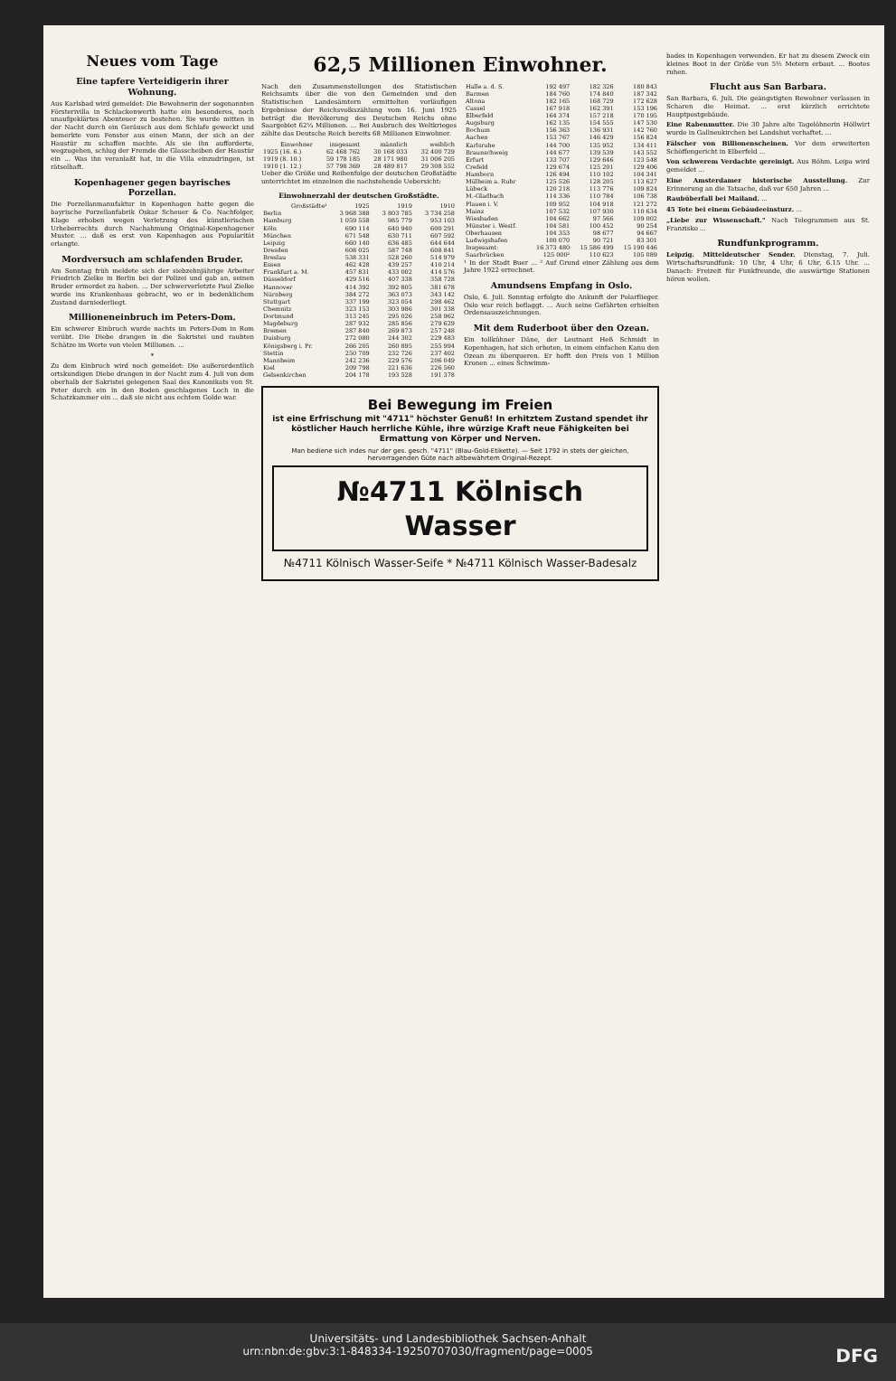Neues vom Tage
Eine tapfere Verteidigerin ihrer Wohnung.
Aus Karlsbad wird gemeldet: Die Bewohnerin der sogenannten Försterivilla in Schlackenwerth hatte ein besonderes, noch unaufgeklärtes Abenteuer zu bestehen. Sie wurde mitten in der Nacht durch ein Geräusch aus dem Schlafe geweckt und bemerkte vom Fenster aus einen Mann, der sich an der Haustür zu schaffen machte. Als sie ihn aufforderte, wegzugehen, schlug der Fremde die Glasscheiben der Haustür ein ... Was ihn veranlaßt hat, in die Villa einzudringen, ist rätselhaft.
Kopenhagener gegen bayrisches Porzellan.
Die Porzellanmanufaktur in Kopenhagen hatte gegen die bayrische Porzellanfabrik Oskar Scheuer & Co. Nachfolger, Klage erhoben wegen Verletzung des künstlerischen Urheberrechts durch Nachahmung Original-Kopenhagener Muster. ... daß es erst von Kopenhagen aus Popularität erlangte.
Mordversuch am schlafenden Bruder.
Am Sonntag früh meldete sich der siebzehnjährige Arbeiter Friedrich Zielke in Berlin bei der Polizei und gab an, seinen Bruder ermordet zu haben. ... Der schwerverletzte Paul Zielke wurde ins Krankenhaus gebracht, wo er in bedenklichem Zustand darniederliegt.
Millioneneinbruch im Peters-Dom.
Ein schwerer Einbruch wurde nachts im Peters-Dom in Rom verübt. Die Diebe drangen in die Sakristei und raubten Schätze im Werte von vielen Millionen. ...
*
Zu dem Einbruch wird noch gemeldet: Die außerordentlich ortskundigen Diebe drangen in der Nacht zum 4. Juli von dem oberhalb der Sakristei gelegenen Saal des Kanonikats von St. Peter durch ein in den Boden geschlagenes Loch in die Schatzkammer ein ... daß sie nicht aus echtem Golde war.
62,5 Millionen Einwohner.
Nach den Zusammenstellungen des Statistischen Reichsamts über die von den Gemeinden und den Statistischen Landesämtern ermittelten vorläufigen Ergebnisse der Reichsvolkszählung vom 16. Juni 1925 beträgt die Bevölkerung des Deutschen Reichs ohne Saargebiet 62¼ Millionen. ... Bei Ausbruch des Weltkrieges zählte das Deutsche Reich bereits 68 Millionen Einwohner.
| Einwohner | insgesamt | männlich | weiblich |
| --- | --- | --- | --- |
| 1925 (16. 6.) | 62 468 762 | 30 168 033 | 32 400 729 |
| 1919 (8. 10.) | 59 178 185 | 28 171 980 | 31 006 205 |
| 1910 (1. 12.) | 57 798 369 | 28 489 817 | 29 308 552 |
Ueber die Größe und Reihenfolge der deutschen Großstädte unterrichtet im einzelnen die nachstehende Uebersicht:
Einwohnerzahl der deutschen Großstädte.
| Großstädte¹ | 1925 | 1919 | 1910 |
| --- | --- | --- | --- |
| Berlin | 3 968 388 | 3 803 785 | 3 734 258 |
| Hamburg | 1 059 558 | 985 779 | 953 103 |
| Köln | 690 114 | 640 940 | 600 291 |
| München | 671 548 | 630 711 | 607 592 |
| Leipzig | 660 140 | 636 485 | 644 644 |
| Dresden | 608 025 | 587 748 | 608 841 |
| Breslau | 538 331 | 528 260 | 514 979 |
| Essen | 462 428 | 439 257 | 410 214 |
| Frankfurt a. M. | 457 831 | 433 002 | 414 576 |
| Düsseldorf | 429 516 | 407 338 | 358 728 |
| Hannover | 414 392 | 392 805 | 381 678 |
| Nürnberg | 384 272 | 363 073 | 343 142 |
| Stuttgart | 337 199 | 323 054 | 298 462 |
| Chemnitz | 323 153 | 303 986 | 301 338 |
| Dortmund | 313 245 | 295 026 | 258 962 |
| Magdeburg | 287 932 | 285 856 | 279 629 |
| Bremen | 287 840 | 269 873 | 257 248 |
| Duisburg | 272 080 | 244 302 | 229 483 |
| Königsberg i. Pr. | 266 205 | 260 895 | 255 994 |
| Stettin | 250 709 | 232 726 | 237 402 |
| Mannheim | 242 236 | 229 576 | 206 049 |
| Kiel | 209 798 | 221 636 | 226 560 |
| Gelsenkirchen | 204 178 | 193 528 | 191 378 |
| Halle a. d. S. | 192 497 | 182 326 | 180 843 |
| Barmen | 184 760 | 174 840 | 187 342 |
| Altona | 182 165 | 168 729 | 172 628 |
| Cassel | 167 918 | 162 391 | 153 196 |
| Elberfeld | 164 374 | 157 218 | 170 195 |
| Augsburg | 162 135 | 154 555 | 147 530 |
| Bochum | 156 363 | 136 931 | 142 760 |
| Aachen | 153 767 | 146 429 | 156 824 |
| Karlsruhe | 144 700 | 135 952 | 134 411 |
| Braunschweig | 144 677 | 139 539 | 143 552 |
| Erfurt | 133 707 | 129 646 | 123 548 |
| Crefeld | 129 674 | 125 201 | 129 406 |
| Hamborn | 126 494 | 110 102 | 104 341 |
| Mülheim a. Ruhr | 125 526 | 128 205 | 113 627 |
| Lübeck | 120 218 | 113 776 | 109 824 |
| M.-Gladbach | 114 336 | 110 784 | 106 738 |
| Plauen i. V. | 109 952 | 104 918 | 121 272 |
| Mainz | 107 532 | 107 930 | 110 634 |
| Wiesbaden | 104 662 | 97 566 | 109 002 |
| Münster i. Westf. | 104 581 | 100 452 | 90 254 |
| Oberhausen | 104 353 | 98 677 | 94 667 |
| Ludwigshafen | 100 070 | 90 721 | 83 301 |
| Insgesamt: | 16 373 480 | 15 586 499 | 15 190 446 |
| Saarbrücken | 125 000² | 110 623 | 105 089 |
¹ In der Stadt Buer ... ² Auf Grund einer Zählung aus dem Jahre 1922 errechnet.
Amundsens Empfang in Oslo.
Oslo, 6. Juli. Sonntag erfolgte die Ankunft der Polarflieger. Oslo war reich beflaggt. ... Auch seine Gefährten erhielten Ordensauszeichnungen.
Mit dem Ruderboot über den Ozean.
Ein tollkühner Däne, der Leutnant Heß Schmidt in Kopenhagen, hat sich erboten, in einem einfachen Kanu den Ozean zu überqueren. Er hofft den Preis von 1 Million Kronen ... eines Schwimm-
Bei Bewegung im Freien
ist eine Erfrischung mit "4711" höchster Genuß! In erhitztem Zustand spendet ihr köstlicher Hauch herrliche Kühle, ihre würzige Kraft neue Fähigkeiten bei Ermattung von Körper und Nerven.
Man bediene sich indes nur der ges. gesch. "4711" (Blau-Gold-Etikette). — Seit 1792 in stets der gleichen, hervorragenden Güte nach altbewährtem Original-Rezept.
№4711 Kölnisch Wasser
№4711 Kölnisch Wasser-Seife * №4711 Kölnisch Wasser-Badesalz
bades in Kopenhagen verwenden. Er hat zu diesem Zweck ein kleines Boot in der Größe von 5½ Metern erbaut. ... Bootes ruhen.
Flucht aus San Barbara.
San Barbara, 6. Juli. Die geängstigten Bewohner verlassen in Scharen die Heimat. ... erst kürzlich errichtete Hauptpostgebäude.
Eine Rabenmutter. Die 30 Jahre alte Tagelöhnerin Höllwirt wurde in Gallneukirchen bei Landshut verhaftet. ...
Fälscher von Billionenscheinen. Vor dem erweiterten Schöffengericht in Elberfeld ...
Von schwerem Verdachte gereinigt. Aus Böhm. Leipa wird gemeldet ...
Eine Amsterdamer historische Ausstellung. Zur Erinnerung an die Tatsache, daß vor 650 Jahren ...
Raubüberfall bei Mailand. ...
45 Tote bei einem Gebäudeeinsturz. ...
„Liebe zur Wissenschaft." Nach Telegrammen aus St. Franzisko ...
Rundfunkprogramm.
Leipzig. Mitteldeutscher Sender. Dienstag, 7. Juli. Wirtschaftsrundfunk: 10 Uhr, 4 Uhr, 6 Uhr, 6.15 Uhr. ... Danach: Freizeit für Funkfreunde, die auswärtige Stationen hören wollen.
Universitäts- und Landesbibliothek Sachsen-Anhalt
urn:nbn:de:gbv:3:1-848334-19250707030/fragment/page=0005 DFG